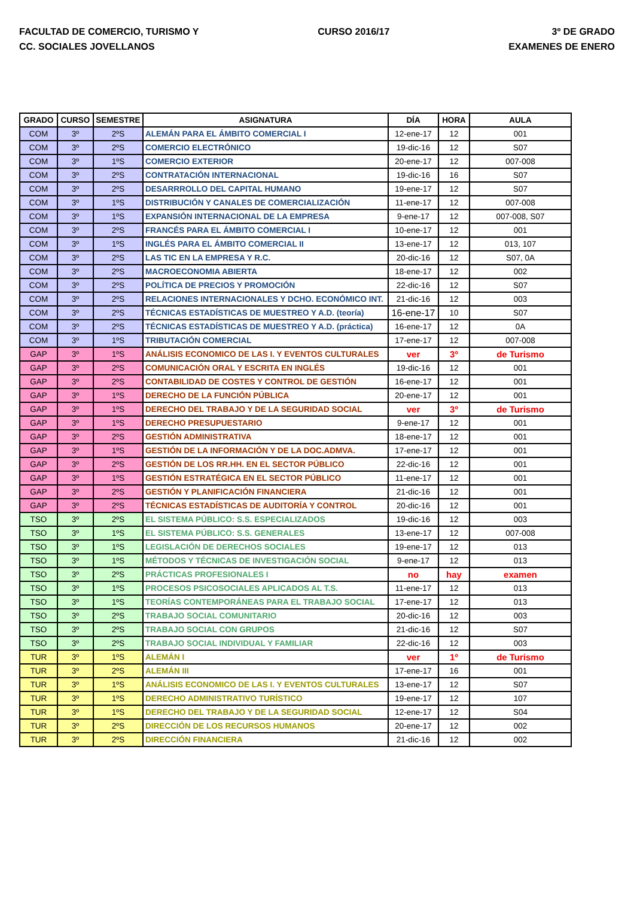FACULTAD DE COMERCIO, TURISMO Y
CC. SOCIALES JOVELLANOS
CURSO 2016/17 3º DE GRADO
EXAMENES DE ENERO
| GRADO | CURSO | SEMESTRE | ASIGNATURA | DÍA | HORA | AULA |
| --- | --- | --- | --- | --- | --- | --- |
| COM | 3º | 2ºS | ALEMÁN PARA EL ÁMBITO COMERCIAL I | 12-ene-17 | 12 | 001 |
| COM | 3º | 2ºS | COMERCIO ELECTRÓNICO | 19-dic-16 | 12 | S07 |
| COM | 3º | 1ºS | COMERCIO EXTERIOR | 20-ene-17 | 12 | 007-008 |
| COM | 3º | 2ºS | CONTRATACIÓN INTERNACIONAL | 19-dic-16 | 16 | S07 |
| COM | 3º | 2ºS | DESARRROLLO DEL CAPITAL HUMANO | 19-ene-17 | 12 | S07 |
| COM | 3º | 1ºS | DISTRIBUCIÓN Y CANALES DE COMERCIALIZACIÓN | 11-ene-17 | 12 | 007-008 |
| COM | 3º | 1ºS | EXPANSIÓN INTERNACIONAL DE LA EMPRESA | 9-ene-17 | 12 | 007-008, S07 |
| COM | 3º | 2ºS | FRANCÉS PARA EL ÁMBITO COMERCIAL I | 10-ene-17 | 12 | 001 |
| COM | 3º | 1ºS | INGLÉS PARA EL ÁMBITO COMERCIAL II | 13-ene-17 | 12 | 013, 107 |
| COM | 3º | 2ºS | LAS TIC EN LA EMPRESA Y R.C. | 20-dic-16 | 12 | S07, 0A |
| COM | 3º | 2ºS | MACROECONOMIA ABIERTA | 18-ene-17 | 12 | 002 |
| COM | 3º | 2ºS | POLÍTICA DE PRECIOS Y PROMOCIÓN | 22-dic-16 | 12 | S07 |
| COM | 3º | 2ºS | RELACIONES INTERNACIONALES Y DCHO. ECONÓMICO INT. | 21-dic-16 | 12 | 003 |
| COM | 3º | 2ºS | TÉCNICAS ESTADÍSTICAS DE MUESTREO Y A.D. (teoría) | 16-ene-17 | 10 | S07 |
| COM | 3º | 2ºS | TÉCNICAS ESTADÍSTICAS DE MUESTREO Y A.D. (práctica) | 16-ene-17 | 12 | 0A |
| COM | 3º | 1ºS | TRIBUTACIÓN COMERCIAL | 17-ene-17 | 12 | 007-008 |
| GAP | 3º | 1ºS | ANÁLISIS ECONOMICO DE LAS I. Y EVENTOS CULTURALES | ver | 3º | de Turismo |
| GAP | 3º | 2ºS | COMUNICACIÓN ORAL Y ESCRITA EN INGLÉS | 19-dic-16 | 12 | 001 |
| GAP | 3º | 2ºS | CONTABILIDAD DE COSTES Y CONTROL DE GESTIÓN | 16-ene-17 | 12 | 001 |
| GAP | 3º | 1ºS | DERECHO DE LA FUNCIÓN PÚBLICA | 20-ene-17 | 12 | 001 |
| GAP | 3º | 1ºS | DERECHO DEL TRABAJO Y DE LA SEGURIDAD SOCIAL | ver | 3º | de Turismo |
| GAP | 3º | 1ºS | DERECHO PRESUPUESTARIO | 9-ene-17 | 12 | 001 |
| GAP | 3º | 2ºS | GESTIÓN ADMINISTRATIVA | 18-ene-17 | 12 | 001 |
| GAP | 3º | 1ºS | GESTIÓN DE LA INFORMACIÓN Y DE LA DOC.ADMVA. | 17-ene-17 | 12 | 001 |
| GAP | 3º | 2ºS | GESTIÓN DE LOS RR.HH. EN EL SECTOR PÚBLICO | 22-dic-16 | 12 | 001 |
| GAP | 3º | 1ºS | GESTIÓN ESTRATÉGICA EN EL SECTOR PÚBLICO | 11-ene-17 | 12 | 001 |
| GAP | 3º | 2ºS | GESTIÓN Y PLANIFICACIÓN FINANCIERA | 21-dic-16 | 12 | 001 |
| GAP | 3º | 2ºS | TÉCNICAS ESTADÍSTICAS DE AUDITORÍA Y CONTROL | 20-dic-16 | 12 | 001 |
| TSO | 3º | 2ºS | EL SISTEMA PÚBLICO: S.S. ESPECIALIZADOS | 19-dic-16 | 12 | 003 |
| TSO | 3º | 1ºS | EL SISTEMA PÚBLICO: S.S. GENERALES | 13-ene-17 | 12 | 007-008 |
| TSO | 3º | 1ºS | LEGISLACIÓN DE DERECHOS SOCIALES | 19-ene-17 | 12 | 013 |
| TSO | 3º | 1ºS | MÉTODOS Y TÉCNICAS DE INVESTIGACIÓN SOCIAL | 9-ene-17 | 12 | 013 |
| TSO | 3º | 2ºS | PRÁCTICAS PROFESIONALES I | no | hay | examen |
| TSO | 3º | 1ºS | PROCESOS PSICOSOCIALES APLICADOS AL T.S. | 11-ene-17 | 12 | 013 |
| TSO | 3º | 1ºS | TEORÍAS CONTEMPORÁNEAS PARA EL TRABAJO SOCIAL | 17-ene-17 | 12 | 013 |
| TSO | 3º | 2ºS | TRABAJO SOCIAL COMUNITARIO | 20-dic-16 | 12 | 003 |
| TSO | 3º | 2ºS | TRABAJO SOCIAL CON GRUPOS | 21-dic-16 | 12 | S07 |
| TSO | 3º | 2ºS | TRABAJO SOCIAL INDIVIDUAL Y FAMILIAR | 22-dic-16 | 12 | 003 |
| TUR | 3º | 1ºS | ALEMÁN I | ver | 1º | de Turismo |
| TUR | 3º | 2ºS | ALEMÁN III | 17-ene-17 | 16 | 001 |
| TUR | 3º | 1ºS | ANÁLISIS ECONOMICO DE LAS I. Y EVENTOS CULTURALES | 13-ene-17 | 12 | S07 |
| TUR | 3º | 1ºS | DERECHO ADMINISTRATIVO TURÍSTICO | 19-ene-17 | 12 | 107 |
| TUR | 3º | 1ºS | DERECHO DEL TRABAJO Y DE LA SEGURIDAD SOCIAL | 12-ene-17 | 12 | S04 |
| TUR | 3º | 2ºS | DIRECCIÓN DE LOS RECURSOS HUMANOS | 20-ene-17 | 12 | 002 |
| TUR | 3º | 2ºS | DIRECCIÓN FINANCIERA | 21-dic-16 | 12 | 002 |